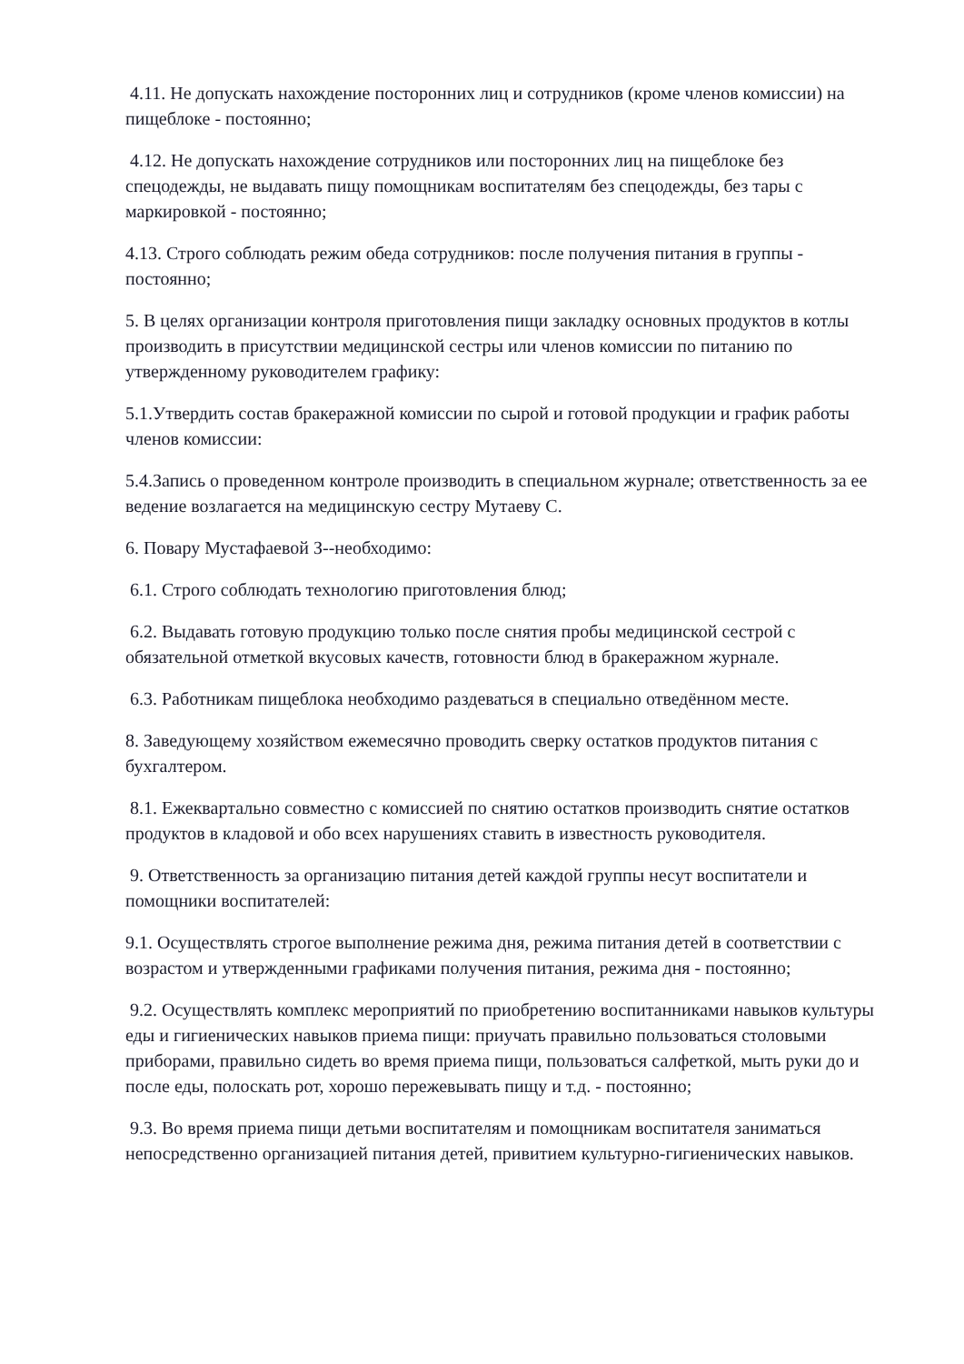4.11. Не допускать нахождение посторонних лиц и сотрудников (кроме членов комиссии) на пищеблоке - постоянно;
4.12. Не допускать нахождение сотрудников или посторонних лиц на пищеблоке без спецодежды, не выдавать пищу помощникам воспитателям без спецодежды, без тары с маркировкой - постоянно;
4.13. Строго соблюдать режим обеда сотрудников: после получения питания в группы - постоянно;
5. В целях организации контроля приготовления пищи закладку основных продуктов в котлы производить в присутствии медицинской сестры или членов комиссии по питанию по утвержденному руководителем графику:
5.1.Утвердить состав бракеражной комиссии по сырой и готовой продукции и график работы членов комиссии:
5.4.Запись о проведенном контроле производить в специальном журнале; ответственность за ее ведение возлагается на медицинскую сестру Мутаеву С.
6. Повару Мустафаевой З--необходимо:
6.1. Строго соблюдать технологию приготовления блюд;
6.2. Выдавать готовую продукцию только после снятия пробы медицинской сестрой с обязательной отметкой вкусовых качеств, готовности блюд в бракеражном журнале.
6.3. Работникам пищеблока необходимо раздеваться в специально отведённом месте.
8. Заведующему хозяйством ежемесячно проводить сверку остатков продуктов питания с бухгалтером.
8.1. Ежеквартально совместно с комиссией по снятию остатков производить снятие остатков продуктов в кладовой и обо всех нарушениях ставить в известность руководителя.
9. Ответственность за организацию питания детей каждой группы несут воспитатели и помощники воспитателей:
9.1. Осуществлять строгое выполнение режима дня, режима питания детей в соответствии с возрастом и утвержденными графиками получения питания, режима дня - постоянно;
9.2. Осуществлять комплекс мероприятий по приобретению воспитанниками навыков культуры еды и гигиенических навыков приема пищи: приучать правильно пользоваться столовыми приборами, правильно сидеть во время приема пищи, пользоваться салфеткой, мыть руки до и после еды, полоскать рот, хорошо пережевывать пищу и т.д. - постоянно;
9.3. Во время приема пищи детьми воспитателям и помощникам воспитателя заниматься непосредственно организацией питания детей, привитием культурно-гигиенических навыков.